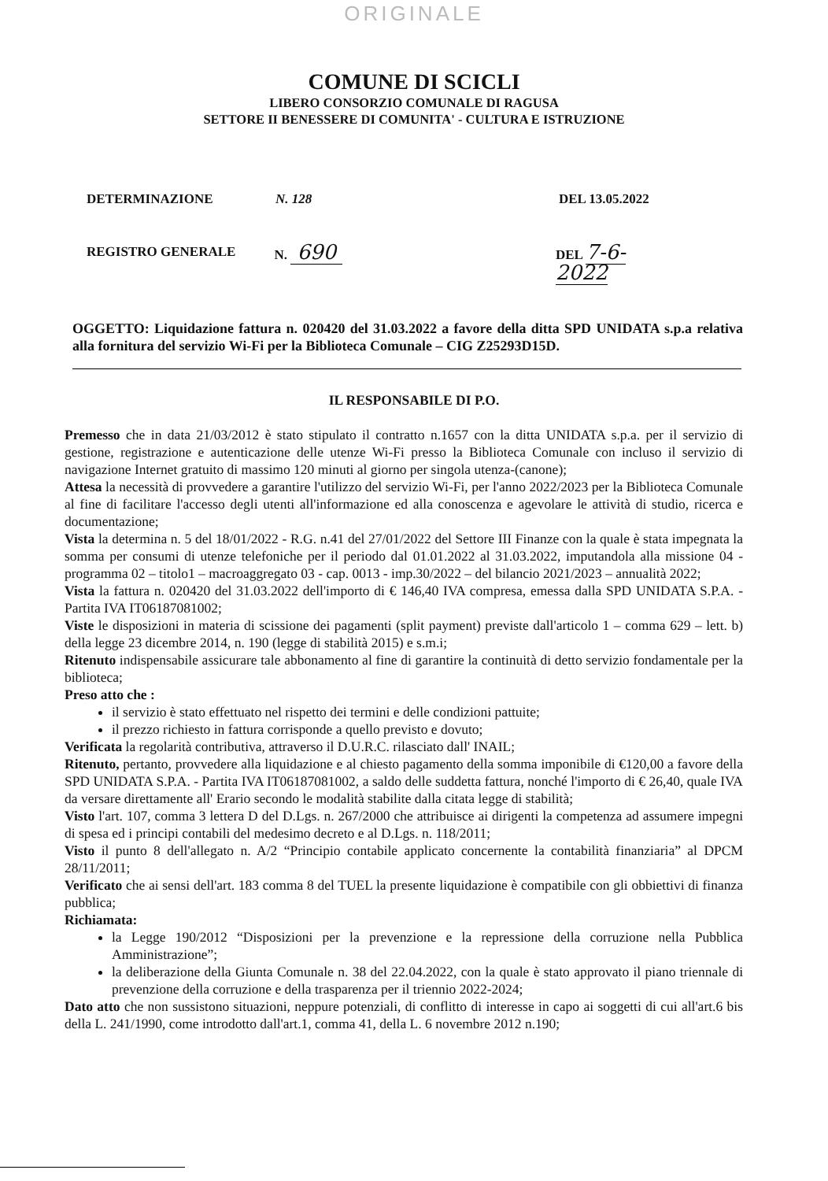ORIGINALE
COMUNE DI SCICLI
LIBERO CONSORZIO COMUNALE DI RAGUSA
SETTORE II BENESSERE DI COMUNITA' - CULTURA E ISTRUZIONE
DETERMINAZIONE N. 128 DEL 13.05.2022
REGISTRO GENERALE N. 690 DEL 7-6-2022
OGGETTO: Liquidazione fattura n. 020420 del 31.03.2022 a favore della ditta SPD UNIDATA s.p.a relativa alla fornitura del servizio Wi-Fi per la Biblioteca Comunale – CIG Z25293D15D.
IL RESPONSABILE DI P.O.
Premesso che in data 21/03/2012 è stato stipulato il contratto n.1657 con la ditta UNIDATA s.p.a. per il servizio di gestione, registrazione e autenticazione delle utenze Wi-Fi presso la Biblioteca Comunale con incluso il servizio di navigazione Internet gratuito di massimo 120 minuti al giorno per singola utenza-(canone);
Attesa la necessità di provvedere a garantire l'utilizzo del servizio Wi-Fi, per l'anno 2022/2023 per la Biblioteca Comunale al fine di facilitare l'accesso degli utenti all'informazione ed alla conoscenza e agevolare le attività di studio, ricerca e documentazione;
Vista la determina n. 5 del 18/01/2022 - R.G. n.41 del 27/01/2022 del Settore III Finanze con la quale è stata impegnata la somma per consumi di utenze telefoniche per il periodo dal 01.01.2022 al 31.03.2022, imputandola alla missione 04 - programma 02 – titolo1 – macroaggregato 03 - cap. 0013 - imp.30/2022 – del bilancio 2021/2023 – annualità 2022;
Vista la fattura n. 020420 del 31.03.2022 dell'importo di € 146,40 IVA compresa, emessa dalla SPD UNIDATA S.P.A. - Partita IVA IT06187081002;
Viste le disposizioni in materia di scissione dei pagamenti (split payment) previste dall'articolo 1 – comma 629 – lett. b) della legge 23 dicembre 2014, n. 190 (legge di stabilità 2015) e s.m.i;
Ritenuto indispensabile assicurare tale abbonamento al fine di garantire la continuità di detto servizio fondamentale per la biblioteca;
Preso atto che :
il servizio è stato effettuato nel rispetto dei termini e delle condizioni pattuite;
il prezzo richiesto in fattura corrisponde a quello previsto e dovuto;
Verificata la regolarità contributiva, attraverso il D.U.R.C. rilasciato dall' INAIL;
Ritenuto, pertanto, provvedere alla liquidazione e al chiesto pagamento della somma imponibile di €120,00 a favore della SPD UNIDATA S.P.A. - Partita IVA IT06187081002, a saldo delle suddetta fattura, nonché l'importo di € 26,40, quale IVA da versare direttamente all' Erario secondo le modalità stabilite dalla citata legge di stabilità;
Visto l'art. 107, comma 3 lettera D del D.Lgs. n. 267/2000 che attribuisce ai dirigenti la competenza ad assumere impegni di spesa ed i principi contabili del medesimo decreto e al D.Lgs. n. 118/2011;
Visto il punto 8 dell'allegato n. A/2 “Principio contabile applicato concernente la contabilità finanziaria” al DPCM 28/11/2011;
Verificato che ai sensi dell'art. 183 comma 8 del TUEL la presente liquidazione è compatibile con gli obbiettivi di finanza pubblica;
Richiamata:
la Legge 190/2012 “Disposizioni per la prevenzione e la repressione della corruzione nella Pubblica Amministrazione”;
la deliberazione della Giunta Comunale n. 38 del 22.04.2022, con la quale è stato approvato il piano triennale di prevenzione della corruzione e della trasparenza per il triennio 2022-2024;
Dato atto che non sussistono situazioni, neppure potenziali, di conflitto di interesse in capo ai soggetti di cui all'art.6 bis della L. 241/1990, come introdotto dall'art.1, comma 41, della L. 6 novembre 2012 n.190;